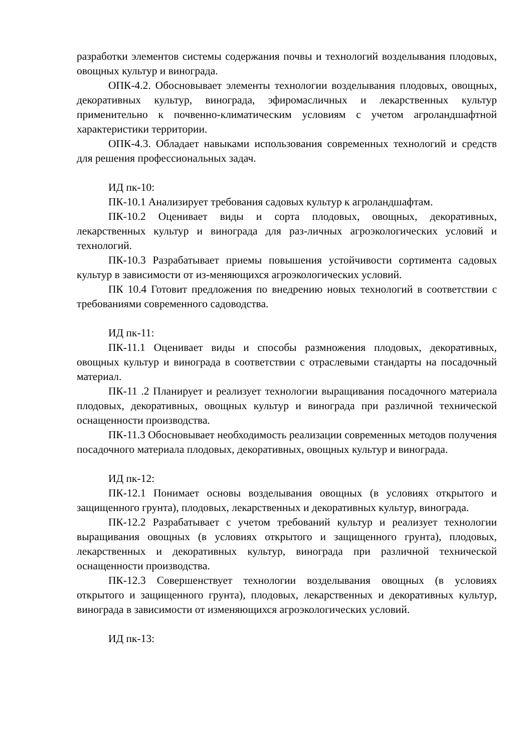разработки элементов системы содержания почвы и технологий возделывания плодовых, овощных культур и винограда.
ОПК-4.2. Обосновывает элементы технологии возделывания плодовых, овощных, декоративных культур, винограда, эфиромасличных и лекарственных культур применительно к почвенно-климатическим условиям с учетом агроландшафтной характеристики территории.
ОПК-4.3. Обладает навыками использования современных технологий и средств для решения профессиональных задач.
ИД пк-10:
ПК-10.1 Анализирует требования садовых культур к агроландшафтам.
ПК-10.2 Оценивает виды и сорта плодовых, овощных, декоративных, лекарственных культур и винограда для раз-личных агроэкологических условий и технологий.
ПК-10.3 Разрабатывает приемы повышения устойчивости сортимента садовых культур в зависимости от из-меняющихся агроэкологических условий.
ПК 10.4 Готовит предложения по внедрению новых технологий в соответствии с требованиями современного садоводства.
ИД пк-11:
ПК-11.1 Оценивает виды и способы размножения плодовых, декоративных, овощных культур и винограда в соответствии с отраслевыми стандарты на посадочный материал.
ПК-11 .2 Планирует и реализует технологии выращивания посадочного материала плодовых, декоративных, овощных культур и винограда при различной технической оснащенности производства.
ПК-11.3 Обосновывает необходимость реализации современных методов получения посадочного материала плодовых, декоративных, овощных культур и винограда.
ИД пк-12:
ПК-12.1 Понимает основы возделывания овощных (в условиях открытого и защищенного грунта), плодовых, лекарственных и декоративных культур, винограда.
ПК-12.2 Разрабатывает с учетом требований культур и реализует технологии выращивания овощных (в условиях открытого и защищенного грунта), плодовых, лекарственных и декоративных культур, винограда при различной технической оснащенности производства.
ПК-12.3 Совершенствует технологии возделывания овощных (в условиях открытого и защищенного грунта), плодовых, лекарственных и декоративных культур, винограда в зависимости от изменяющихся агроэкологических условий.
ИД пк-13: